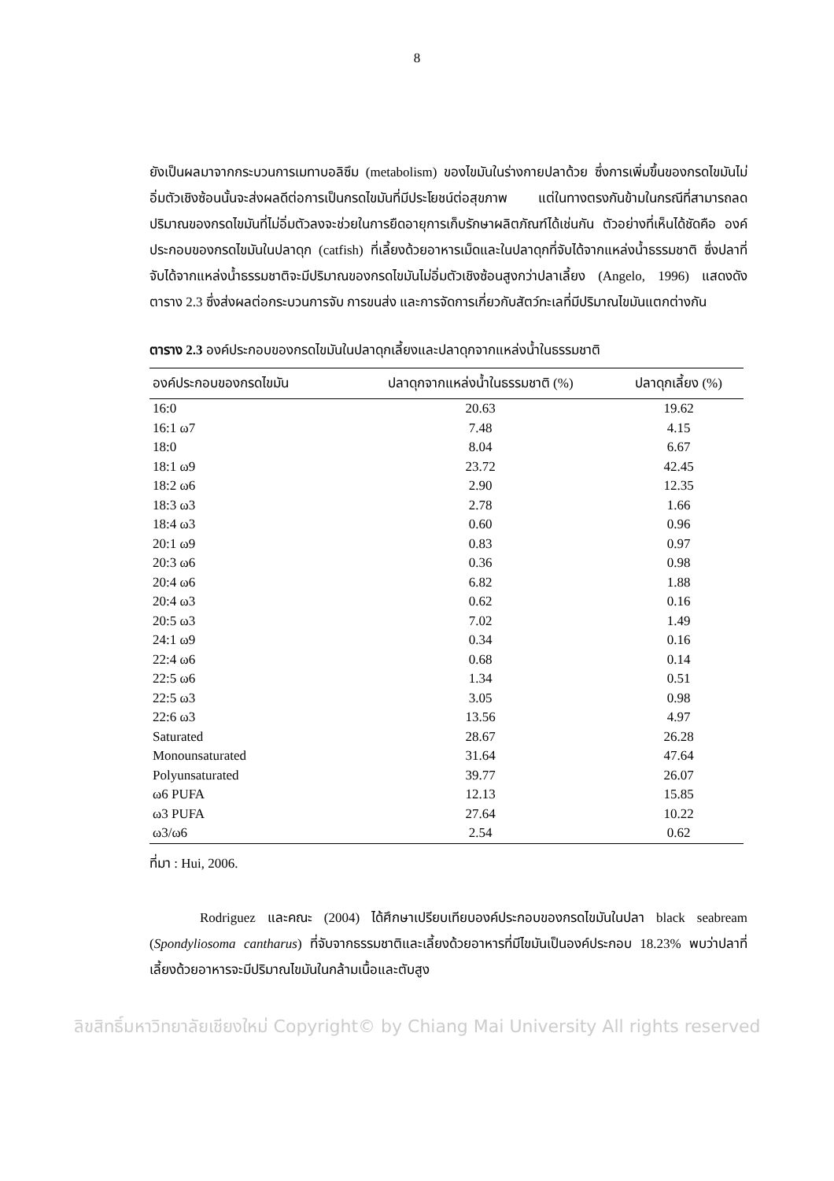8
ยังเป็นผลมาจากกระบวนการเมทาบอลิซึม (metabolism) ของไขมันในร่างกายปลาด้วย ซึ่งการเพิ่มขึ้นของกรดไขมันไม่อิ่มตัวเชิงซ้อนนั้นจะส่งผลดีต่อการเป็นกรดไขมันที่มีประโยชน์ต่อสุขภาพ แต่ในทางตรงกันข้ามในกรณีที่สามารถลดปริมาณของกรดไขมันที่ไม่อิ่มตัวลงจะช่วยในการยืดอายุการเก็บรักษาผลิตภัณฑ์ได้เช่นกัน ตัวอย่างที่เห็นได้ชัดคือ องค์ประกอบของกรดไขมันในปลาดุก (catfish) ที่เลี้ยงด้วยอาหารเม็ดและในปลาดุกที่จับได้จากแหล่งน้ำธรรมชาติ ซึ่งปลาที่จับได้จากแหล่งน้ำธรรมชาติจะมีปริมาณของกรดไขมันไม่อิ่มตัวเชิงซ้อนสูงกว่าปลาเลี้ยง (Angelo, 1996) แสดงดังตาราง 2.3 ซึ่งส่งผลต่อกระบวนการจับ การขนส่ง และการจัดการเกี่ยวกับสัตว์ทะเลที่มีปริมาณไขมันแตกต่างกัน
ตาราง 2.3 องค์ประกอบของกรดไขมันในปลาดุกเลี้ยงและปลาดุกจากแหล่งน้ำในธรรมชาติ
| องค์ประกอบของกรดไขมัน | ปลาดุกจากแหล่งน้ำในธรรมชาติ (%) | ปลาดุกเลี้ยง (%) |
| --- | --- | --- |
| 16:0 | 20.63 | 19.62 |
| 16:1 ω7 | 7.48 | 4.15 |
| 18:0 | 8.04 | 6.67 |
| 18:1 ω9 | 23.72 | 42.45 |
| 18:2 ω6 | 2.90 | 12.35 |
| 18:3 ω3 | 2.78 | 1.66 |
| 18:4 ω3 | 0.60 | 0.96 |
| 20:1 ω9 | 0.83 | 0.97 |
| 20:3 ω6 | 0.36 | 0.98 |
| 20:4 ω6 | 6.82 | 1.88 |
| 20:4 ω3 | 0.62 | 0.16 |
| 20:5 ω3 | 7.02 | 1.49 |
| 24:1 ω9 | 0.34 | 0.16 |
| 22:4 ω6 | 0.68 | 0.14 |
| 22:5 ω6 | 1.34 | 0.51 |
| 22:5 ω3 | 3.05 | 0.98 |
| 22:6 ω3 | 13.56 | 4.97 |
| Saturated | 28.67 | 26.28 |
| Monounsaturated | 31.64 | 47.64 |
| Polyunsaturated | 39.77 | 26.07 |
| ω6 PUFA | 12.13 | 15.85 |
| ω3 PUFA | 27.64 | 10.22 |
| ω3/ω6 | 2.54 | 0.62 |
ที่มา : Hui, 2006.
Rodriguez และคณะ (2004) ได้ศึกษาเปรียบเทียบองค์ประกอบของกรดไขมันในปลา black seabream (Spondyliosoma cantharus) ที่จับจากธรรมชาติและเลี้ยงด้วยอาหารที่มีไขมันเป็นองค์ประกอบ 18.23% พบว่าปลาที่เลี้ยงด้วยอาหารจะมีปริมาณไขมันในกล้ามเนื้อและตับสูง
ลิขสิทธิ์มหาวิทยาลัยเชียงใหม่ Copyright© by Chiang Mai University All rights reserved